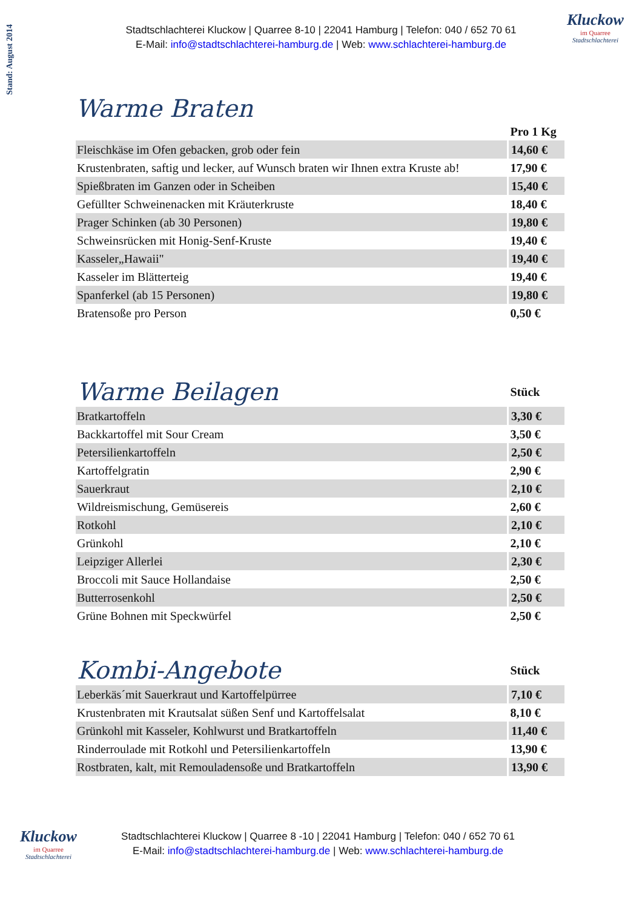Stand: August 2014
Stadtschlachterei Kluckow | Quarree 8-10 | 22041 Hamburg | Telefon: 040 / 652 70 61
E-Mail: info@stadtschlachterei-hamburg.de | Web: www.schlachterei-hamburg.de
Kluckow
im Quarree
Stadtschlachterei
Warme Braten
| | Pro 1 Kg |
| Fleischkäse im Ofen gebacken, grob oder fein | 14,60 € |
| Krustenbraten, saftig und lecker, auf Wunsch braten wir Ihnen extra Kruste ab! | 17,90 € |
| Spießbraten im Ganzen oder in Scheiben | 15,40 € |
| Gefüllter Schweinenacken mit Kräuterkruste | 18,40 € |
| Prager Schinken (ab 30 Personen) | 19,80 € |
| Schweinsrücken mit Honig-Senf-Kruste | 19,40 € |
| Kasseler„Hawaii" | 19,40 € |
| Kasseler im Blätterteig | 19,40 € |
| Spanferkel (ab 15 Personen) | 19,80 € |
| Bratensoße pro Person | 0,50 € |
| Warme Beilagen | Stück |
| Bratkartoffeln | 3,30 € |
| Backkartoffel mit Sour Cream | 3,50 € |
| Petersilienkartoffeln | 2,50 € |
| Kartoffelgratin | 2,90 € |
| Sauerkraut | 2,10 € |
| Wildreismischung, Gemüsereis | 2,60 € |
| Rotkohl | 2,10 € |
| Grünkohl | 2,10 € |
| Leipziger Allerlei | 2,30 € |
| Broccoli mit Sauce Hollandaise | 2,50 € |
| Butterrosenkohl | 2,50 € |
| Grüne Bohnen mit Speckwürfel | 2,50 € |
| Kombi-Angebote | Stück |
| Leberkäs´mit Sauerkraut und Kartoffelpürree | 7,10 € |
| Krustenbraten mit Krautsalat süßen Senf und Kartoffelsalat | 8,10 € |
| Grünkohl mit Kasseler, Kohlwurst und Bratkartoffeln | 11,40 € |
| Rinderroulade mit Rotkohl und Petersilienkartoffeln | 13,90 € |
| Rostbraten, kalt, mit Remouladensoße und Bratkartoffeln | 13,90 € |
Kluckow
im Quarree
Stadtschlachterei
Stadtschlachterei Kluckow | Quarree 8 -10 | 22041 Hamburg | Telefon: 040 / 652 70 61
E-Mail: info@stadtschlachterei-hamburg.de | Web: www.schlachterei-hamburg.de